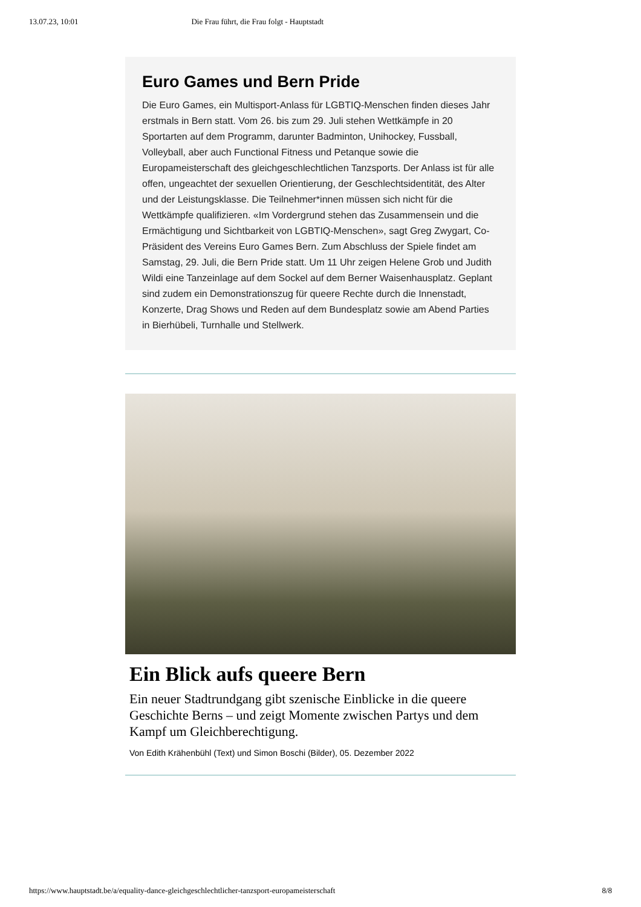13.07.23, 10:01 Die Frau führt, die Frau folgt - Hauptstadt
Euro Games und Bern Pride
Die Euro Games, ein Multisport-Anlass für LGBTIQ-Menschen finden dieses Jahr erstmals in Bern statt. Vom 26. bis zum 29. Juli stehen Wettkämpfe in 20 Sportarten auf dem Programm, darunter Badminton, Unihockey, Fussball, Volleyball, aber auch Functional Fitness und Petanque sowie die Europameisterschaft des gleichgeschlechtlichen Tanzsports. Der Anlass ist für alle offen, ungeachtet der sexuellen Orientierung, der Geschlechtsidentität, des Alter und der Leistungsklasse. Die Teilnehmer*innen müssen sich nicht für die Wettkämpfe qualifizieren. «Im Vordergrund stehen das Zusammensein und die Ermächtigung und Sichtbarkeit von LGBTIQ-Menschen», sagt Greg Zwygart, Co-Präsident des Vereins Euro Games Bern. Zum Abschluss der Spiele findet am Samstag, 29. Juli, die Bern Pride statt. Um 11 Uhr zeigen Helene Grob und Judith Wildi eine Tanzeinlage auf dem Sockel auf dem Berner Waisenhausplatz. Geplant sind zudem ein Demonstrationszug für queere Rechte durch die Innenstadt, Konzerte, Drag Shows und Reden auf dem Bundesplatz sowie am Abend Parties in Bierhübeli, Turnhalle und Stellwerk.
Ein Blick aufs queere Bern
Ein neuer Stadtrundgang gibt szenische Einblicke in die queere Geschichte Berns – und zeigt Momente zwischen Partys und dem Kampf um Gleichberechtigung.
Von Edith Krähenbühl (Text) und Simon Boschi (Bilder), 05. Dezember 2022
https://www.hauptstadt.be/a/equality-dance-gleichgeschlechtlicher-tanzsport-europameisterschaft 8/8